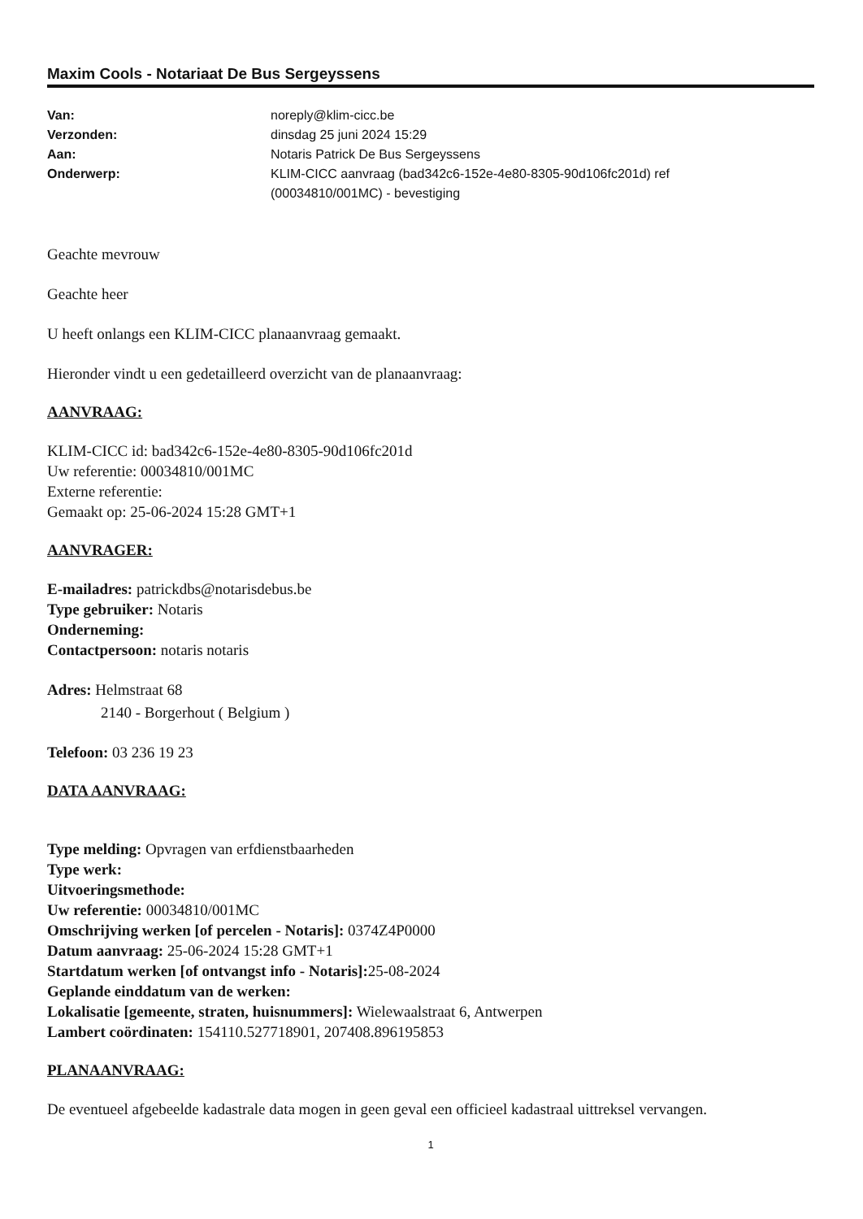Maxim Cools - Notariaat De Bus Sergeyssens
| Van: | noreply@klim-cicc.be |
| Verzonden: | dinsdag 25 juni 2024 15:29 |
| Aan: | Notaris Patrick De Bus Sergeyssens |
| Onderwerp: | KLIM-CICC aanvraag (bad342c6-152e-4e80-8305-90d106fc201d) ref (00034810/001MC) - bevestiging |
Geachte mevrouw
Geachte heer
U heeft onlangs een KLIM-CICC planaanvraag gemaakt.
Hieronder vindt u een gedetailleerd overzicht van de planaanvraag:
AANVRAAG:
KLIM-CICC id: bad342c6-152e-4e80-8305-90d106fc201d
Uw referentie: 00034810/001MC
Externe referentie:
Gemaakt op: 25-06-2024 15:28 GMT+1
AANVRAGER:
E-mailadres: patrickdbs@notarisdebus.be
Type gebruiker: Notaris
Onderneming:
Contactpersoon: notaris notaris
Adres: Helmstraat 68
2140 - Borgerhout ( Belgium )
Telefoon: 03 236 19 23
DATA AANVRAAG:
Type melding: Opvragen van erfdienstbaarheden
Type werk:
Uitvoeringsmethode:
Uw referentie: 00034810/001MC
Omschrijving werken [of percelen - Notaris]: 0374Z4P0000
Datum aanvraag: 25-06-2024 15:28 GMT+1
Startdatum werken [of ontvangst info - Notaris]: 25-08-2024
Geplande einddatum van de werken:
Lokalisatie [gemeente, straten, huisnummers]: Wielewaalstraat 6, Antwerpen
Lambert coördinaten: 154110.527718901, 207408.896195853
PLANAANVRAAG:
De eventueel afgebeelde kadastrale data mogen in geen geval een officieel kadastraal uittreksel vervangen.
1